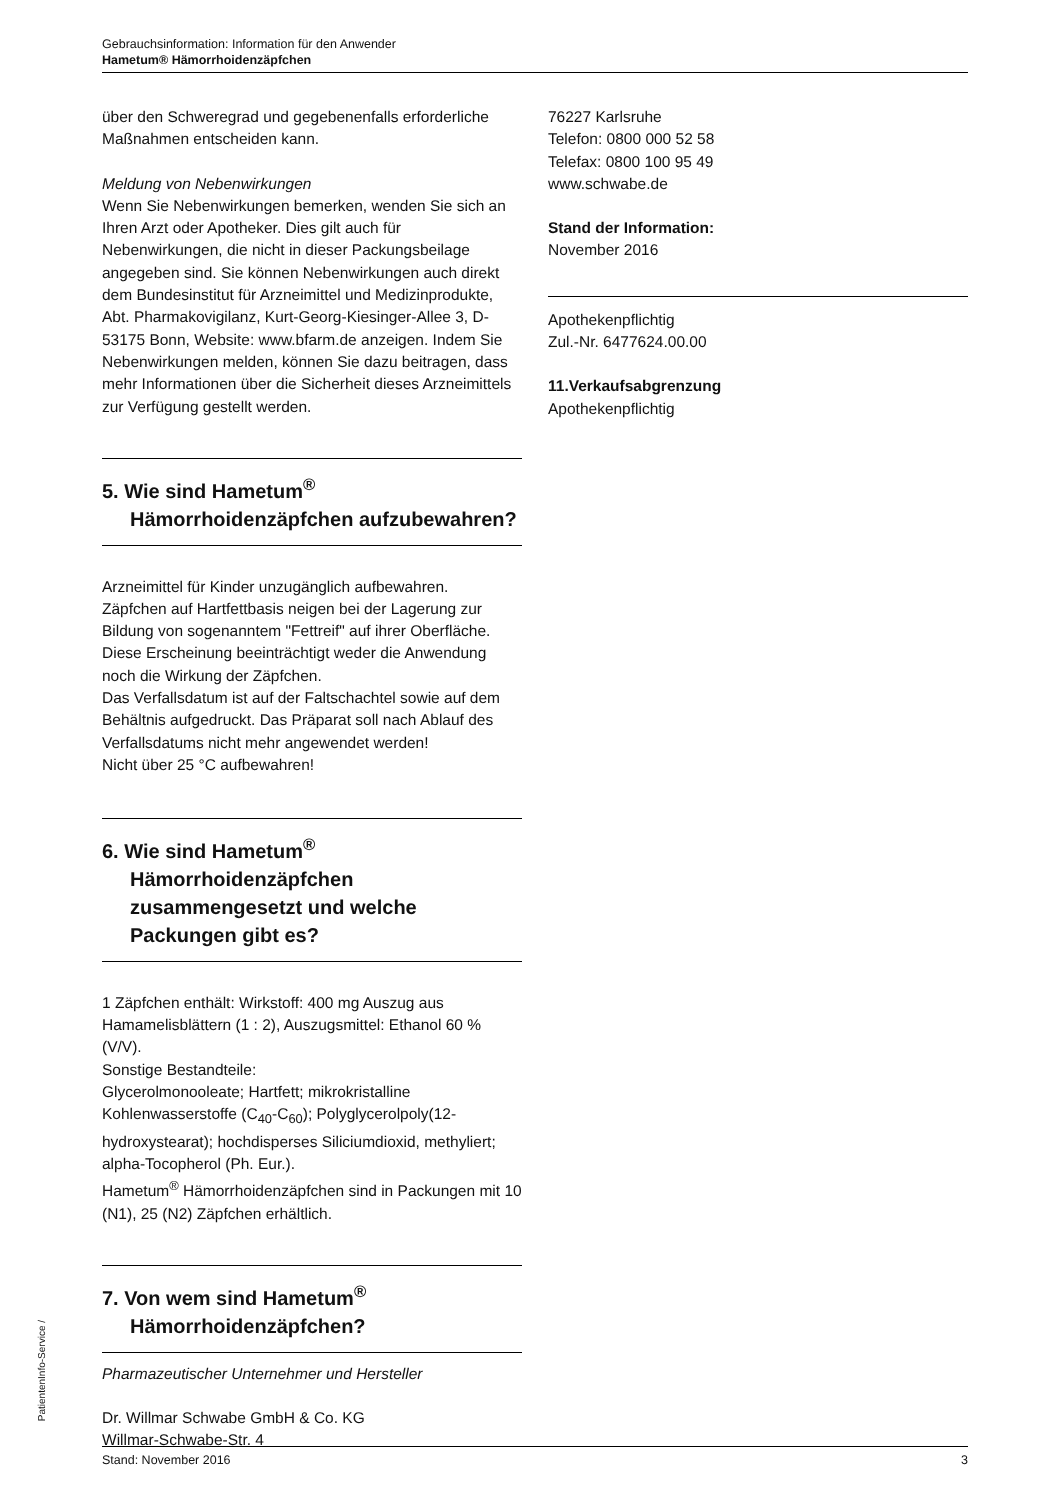Gebrauchsinformation: Information für den Anwender
Hametum® Hämorrhoidenzäpfchen
über den Schweregrad und gegebenenfalls erforderliche Maßnahmen entscheiden kann.
Meldung von Nebenwirkungen
Wenn Sie Nebenwirkungen bemerken, wenden Sie sich an Ihren Arzt oder Apotheker. Dies gilt auch für Nebenwirkungen, die nicht in dieser Packungsbeilage angegeben sind. Sie können Nebenwirkungen auch direkt dem Bundesinstitut für Arzneimittel und Medizinprodukte, Abt. Pharmakovigilanz, Kurt-Georg-Kiesinger-Allee 3, D-53175 Bonn, Website: www.bfarm.de anzeigen. Indem Sie Nebenwirkungen melden, können Sie dazu beitragen, dass mehr Informationen über die Sicherheit dieses Arzneimittels zur Verfügung gestellt werden.
5. Wie sind Hametum<sup>®</sup> Hämorrhoidenzäpfchen aufzubewahren?
Arzneimittel für Kinder unzugänglich aufbewahren.
Zäpfchen auf Hartfettbasis neigen bei der Lagerung zur Bildung von sogenanntem "Fettreif" auf ihrer Oberfläche. Diese Erscheinung beeinträchtigt weder die Anwendung noch die Wirkung der Zäpfchen.
Das Verfallsdatum ist auf der Faltschachtel sowie auf dem Behältnis aufgedruckt. Das Präparat soll nach Ablauf des Verfallsdatums nicht mehr angewendet werden!
Nicht über 25 °C aufbewahren!
6. Wie sind Hametum<sup>®</sup> Hämorrhoidenzäpfchen zusammengesetzt und welche Packungen gibt es?
1 Zäpfchen enthält: Wirkstoff: 400 mg Auszug aus Hamamelisblättern (1 : 2), Auszugsmittel: Ethanol 60 % (V/V).
Sonstige Bestandteile:
Glycerolmonooleate; Hartfett; mikrokristalline Kohlenwasserstoffe (C<sub>40</sub>-C<sub>60</sub>); Polyglycerolpoly(12-hydroxystearat); hochdisperses Siliciumdioxid, methyliert; alpha-Tocopherol (Ph. Eur.).
Hametum<sup>®</sup> Hämorrhoidenzäpfchen sind in Packungen mit 10 (N1), 25 (N2) Zäpfchen erhältlich.
7. Von wem sind Hametum<sup>®</sup> Hämorrhoidenzäpfchen?
Pharmazeutischer Unternehmer und Hersteller
Dr. Willmar Schwabe GmbH & Co. KG
Willmar-Schwabe-Str. 4
76227 Karlsruhe
Telefon: 0800 000 52 58
Telefax: 0800 100 95 49
www.schwabe.de
Stand der Information:
November 2016
Apothekenpflichtig
Zul.-Nr. 6477624.00.00
11.Verkaufsabgrenzung
Apothekenpflichtig
PatientenInfo-Service /
Stand: November 2016 3